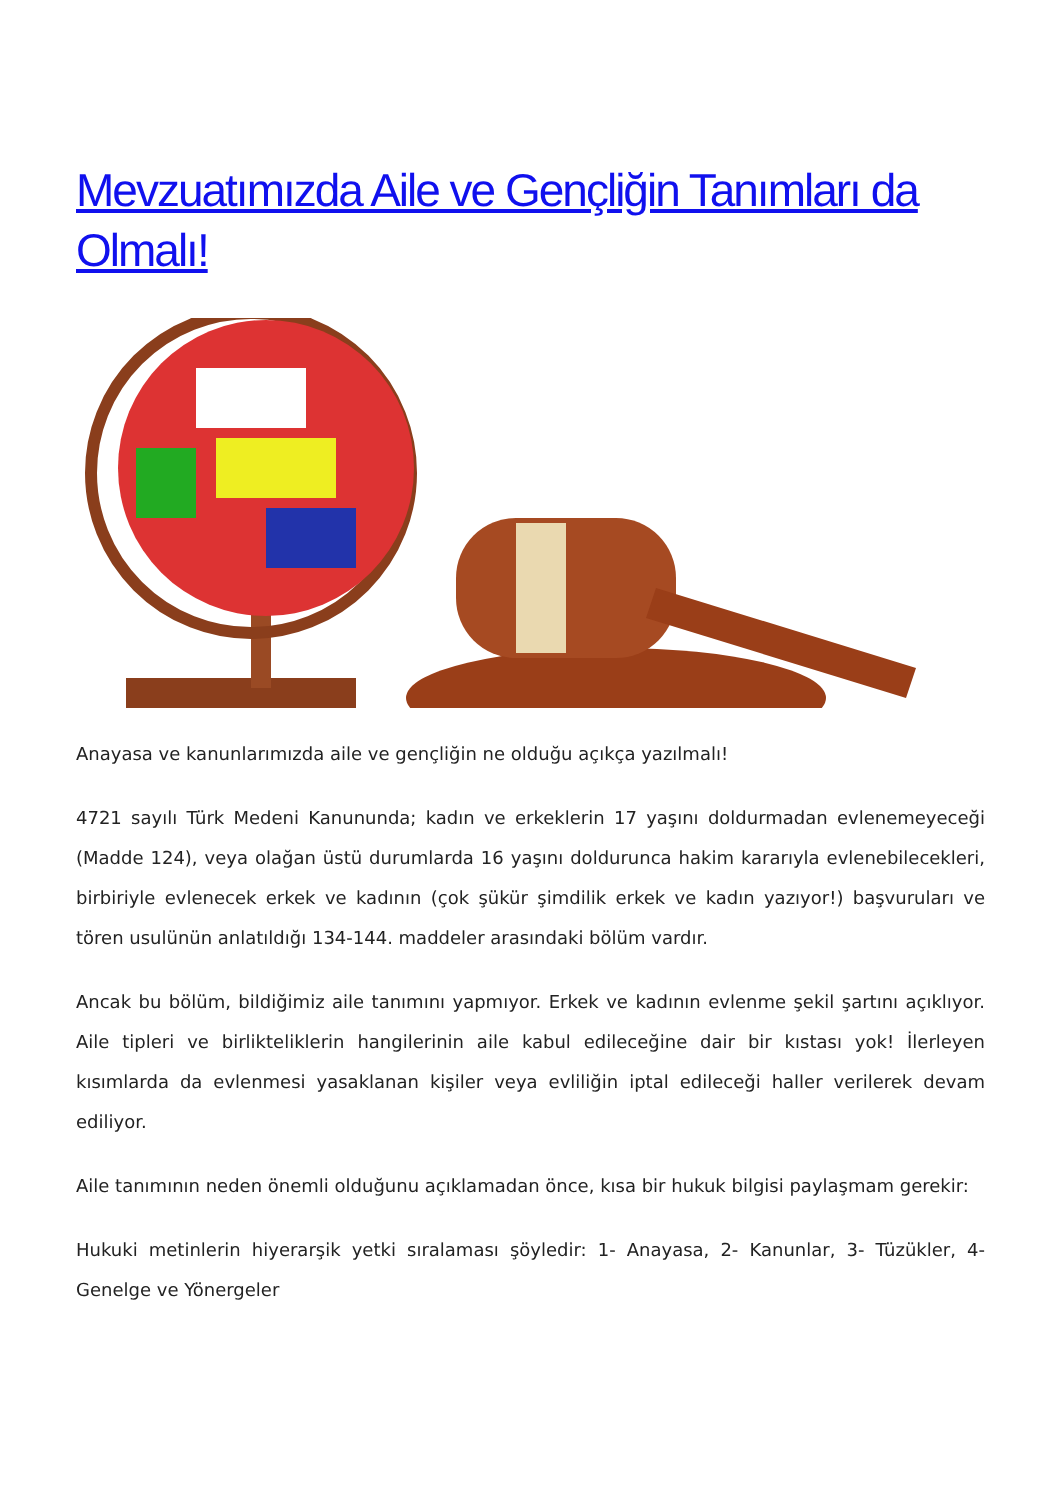Mevzuatımızda Aile ve Gençliğin Tanımları da Olmalı!
Anayasa ve kanunlarımızda aile ve gençliğin ne olduğu açıkça yazılmalı!
4721 sayılı Türk Medeni Kanununda; kadın ve erkeklerin 17 yaşını doldurmadan evlenemeyeceği (Madde 124), veya olağan üstü durumlarda 16 yaşını doldurunca hakim kararıyla evlenebilecekleri, birbiriyle evlenecek erkek ve kadının (çok şükür şimdilik erkek ve kadın yazıyor!) başvuruları ve tören usulünün anlatıldığı 134-144. maddeler arasındaki bölüm vardır.
Ancak bu bölüm, bildiğimiz aile tanımını yapmıyor. Erkek ve kadının evlenme şekil şartını açıklıyor. Aile tipleri ve birlikteliklerin hangilerinin aile kabul edileceğine dair bir kıstası yok! İlerleyen kısımlarda da evlenmesi yasaklanan kişiler veya evliliğin iptal edileceği haller verilerek devam ediliyor.
Aile tanımının neden önemli olduğunu açıklamadan önce, kısa bir hukuk bilgisi paylaşmam gerekir:
Hukuki metinlerin hiyerarşik yetki sıralaması şöyledir: 1- Anayasa, 2- Kanunlar, 3- Tüzükler, 4- Genelge ve Yönergeler